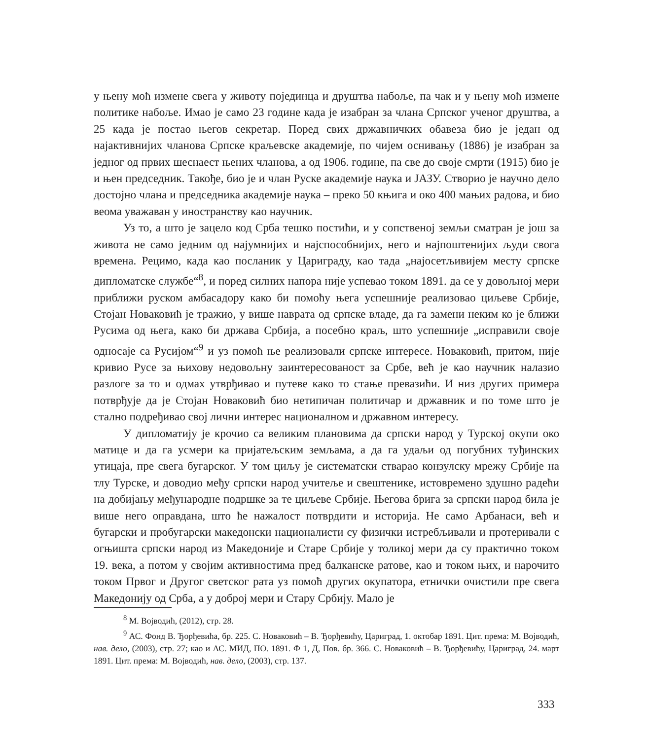у њену моћ измене свега у животу појединца и друштва набоље, па чак и у њену моћ измене политике набоље. Имао је само 23 године када је изабран за члана Српског ученог друштва, а 25 када је постао његов секретар. Поред свих државничких обавеза био је један од најактивнијих чланова Српске краљевске академије, по чијем оснивању (1886) је изабран за једног од првих шеснаест њених чланова, а од 1906. године, па све до своје смрти (1915) био је и њен председник. Такође, био је и члан Руске академије наука и ЈАЗУ. Створио је научно дело достојно члана и председника академије наука – преко 50 књига и око 400 мањих радова, и био веома уважаван у иностранству као научник.
Уз то, а што је зацело код Срба тешко постићи, и у сопственој земљи сматран је још за живота не само једним од најумнијих и најспособнијих, него и најпоштенијих људи свога времена. Рецимо, када као посланик у Цариграду, као тада „најосетљивијем месту српске дипломатске службе“<sup>8</sup>, и поред силних напора није успевао током 1891. да се у довољној мери приближи руском амбасадору како би помоћу њега успешније реализовао циљеве Србије, Стојан Новаковић је тражио, у више наврата од српске владе, да га замени неким ко је ближи Русима од њега, како би држава Србија, а посебно краљ, што успешније „исправили своје односаје са Русијом“<sup>9</sup> и уз помоћ ње реализовали српске интересе. Новаковић, притом, није кривио Русе за њихову недовољну заинтересованост за Србе, већ је као научник налазио разлоге за то и одмах утврђивао и путеве како то стање превазићи. И низ других примера потврђује да је Стојан Новаковић био нетипичан политичар и државник и по томе што је стално подређивао свој лични интерес националном и државном интересу.
У дипломатију је крочио са великим плановима да српски народ у Турској окупи око матице и да га усмери ка пријатељским земљама, а да га удаљи од погубних туђинских утицаја, пре свега бугарског. У том циљу је систематски стварао конзулску мрежу Србије на тлу Турске, и доводио међу српски народ учитеље и свештенике, истовремено здушно радећи на добијању међународне подршке за те циљеве Србије. Његова брига за српски народ била је више него оправдана, што ће нажалост потврдити и историја. Не само Арбанаси, већ и бугарски и пробугарски македонски националисти су физички истребљивали и протеривали с огњишта српски народ из Македоније и Старе Србије у толикој мери да су практично током 19. века, а потом у својим активностима пред балканске ратове, као и током њих, и нарочито током Првог и Другог светског рата уз помоћ других окупатора, етнички очистили пре свега Македонију од Срба, а у доброј мери и Стару Србију. Мало је
<sup>8</sup> М. Војводић, (2012), стр. 28.
<sup>9</sup> АС. Фонд В. Ђорђевића, бр. 225. С. Новаковић – В. Ђорђевићу, Цариград, 1. октобар 1891. Цит. према: М. Војводић, нав. дело, (2003), стр. 27; као и АС. МИД, ПО. 1891. Ф 1, Д, Пов. бр. 366. С. Новаковић – В. Ђорђевићу, Цариград, 24. март 1891. Цит. према: М. Војводић, нав. дело, (2003), стр. 137.
333